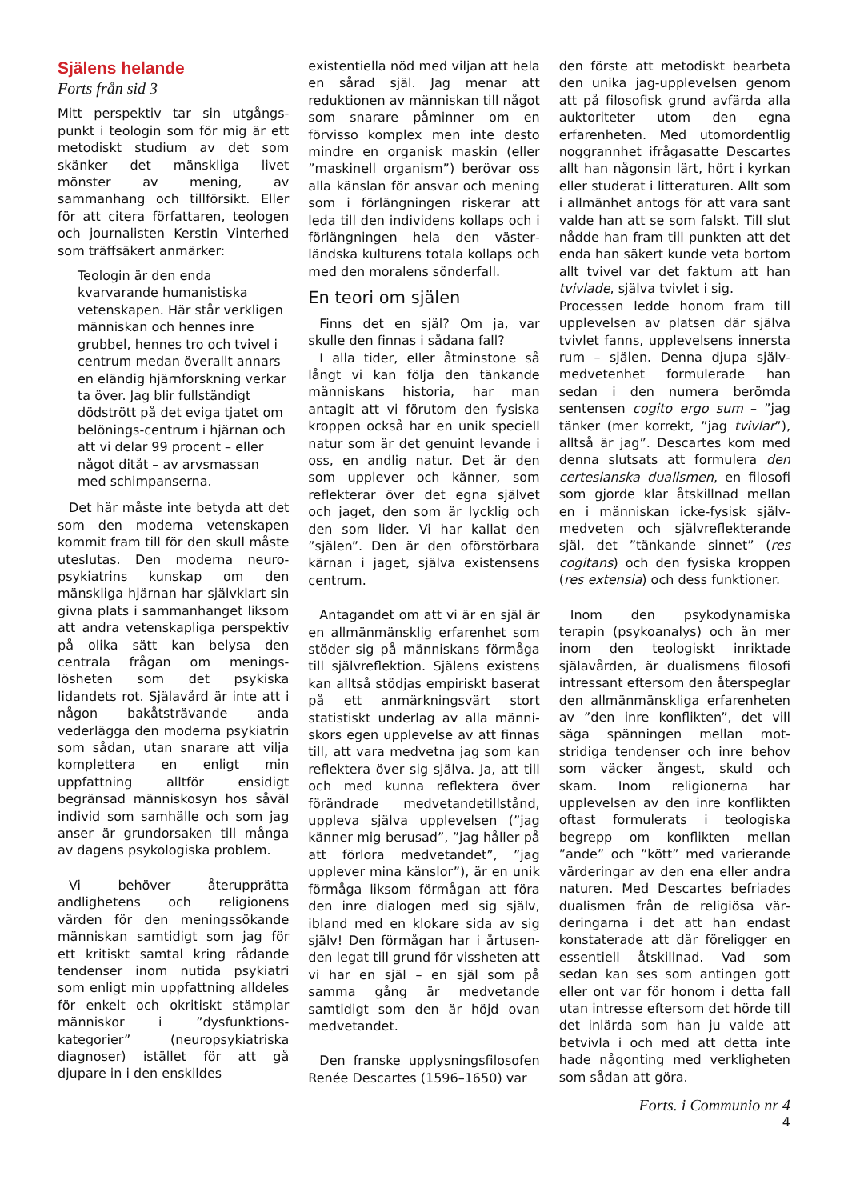Själens helande
Forts från sid 3
Mitt perspektiv tar sin utgångs­punkt i teologin som för mig är ett metodiskt studium av det som skänker det mänskliga livet mönster av mening, av sammanhang och tillförsikt. Eller för att citera författaren, teologen och journalisten Kerstin Vinterhed som träff­säkert anmärker:
Teologin är den enda kvarvarande humanistiska vetenskapen. Här står verkligen människan och hennes inre grubbel, hennes tro och tvivel i centrum medan överallt annars en eländig hjärnforskning verkar ta över. Jag blir fullständigt dödstrött på det eviga tjatet om belönings-centrum i hjärnan och att vi delar 99 procent – eller något ditåt – av arvsmassan med schimpanserna.
Det här måste inte betyda att det som den moderna vetenskapen kommit fram till för den skull måste uteslutas. Den moderna neuro­psykiatrins kunskap om den mänskliga hjärnan har självklart sin givna plats i sammanhanget liksom att andra vetenskapliga perspektiv på olika sätt kan belysa den centrala frågan om menings­lösheten som det psykiska lidandets rot. Själavård är inte att i någon bakåtsträvande anda vederlägga den moderna psykiatrin som sådan, utan snarare att vilja komplettera en enligt min uppfattning alltför ensidigt begränsad människosyn hos såväl individ som samhälle och som jag anser är grundorsaken till många av dagens psykologiska problem.
Vi behöver återupprätta andlighetens och religionens värden för den meningssökande människan samtidigt som jag för ett kritiskt samtal kring rådande tendenser inom nutida psykiatri som enligt min uppfattning alldeles för enkelt och okritiskt stämplar människor i ”dysfunktions-kategorier” (neuro­psykiatriska diagnoser) istället för att gå djupare in i den enskildes
existentiella nöd med viljan att hela en sårad själ. Jag menar att reduktionen av människan till något som snarare påminner om en förvisso komplex men inte desto mindre en organisk maskin (eller ”maskinell organism”) berövar oss alla känslan för ansvar och mening som i förlängningen riskerar att leda till den individens kollaps och i förlängningen hela den väster­ländska kulturens totala kollaps och med den moralens sönderfall.
En teori om själen
Finns det en själ? Om ja, var skulle den finnas i sådana fall?
I alla tider, eller åtminstone så långt vi kan följa den tänkande människans historia, har man antagit att vi förutom den fysiska kroppen också har en unik speciell natur som är det genuint levande i oss, en andlig natur. Det är den som upplever och känner, som reflekterar över det egna självet och jaget, den som är lycklig och den som lider. Vi har kallat den ”själen”. Den är den oförstörbara kärnan i jaget, själva existensens centrum.
Antagandet om att vi är en själ är en allmänmänsklig erfarenhet som stöder sig på människans förmåga till självreflektion. Själens existens kan alltså stödjas empiriskt baserat på ett anmärkningsvärt stort statistiskt underlag av alla männi­skors egen upplevelse av att finnas till, att vara medvetna jag som kan reflektera över sig själva. Ja, att till och med kunna reflektera över förändrade medvetandetillstånd, uppleva själva upplevelsen (”jag känner mig berusad”, ”jag håller på att förlora medvetandet”, ”jag upplever mina känslor”), är en unik förmåga liksom förmågan att föra den inre dialogen med sig själv, ibland med en klokare sida av sig själv! Den förmågan har i årtusen­den legat till grund för vissheten att vi har en själ – en själ som på samma gång är medvetande samtidigt som den är höjd ovan medvetandet.
Den franske upplysningsfilosofen Renée Descartes (1596–1650) var
den förste att metodiskt bearbeta den unika jag-upplevelsen genom att på filosofisk grund avfärda alla auktoriteter utom den egna erfarenheten. Med utomordentlig noggrannhet ifrågasatte Descartes allt han någonsin lärt, hört i kyrkan eller studerat i litteraturen. Allt som i allmänhet antogs för att vara sant valde han att se som falskt. Till slut nådde han fram till punkten att det enda han säkert kunde veta bortom allt tvivel var det faktum att han tvivlade, själva tvivlet i sig.
Processen ledde honom fram till upplevelsen av platsen där själva tvivlet fanns, upplevelsens innersta rum – själen. Denna djupa själv­medvetenhet formulerade han sedan i den numera berömda sentensen cogito ergo sum – ”jag tänker (mer korrekt, ”jag tvivlar”), alltså är jag”. Descartes kom med denna slutsats att formulera den certesianska dualismen, en filosofi som gjorde klar åtskillnad mellan en i människan icke-fysisk själv­medveten och självreflekterande själ, det ”tänkande sinnet” (res cogitans) och den fysiska kroppen (res extensia) och dess funktioner.
Inom den psykodynamiska terapin (psykoanalys) och än mer inom den teologiskt inriktade själavården, är dualismens filosofi intressant eftersom den återspeglar den allmänmänskliga erfarenheten av ”den inre konflikten”, det vill säga spänningen mellan mot­stridiga tendenser och inre behov som väcker ångest, skuld och skam. Inom religionerna har upplevelsen av den inre konflikten oftast formulerats i teologiska begrepp om konflikten mellan ”ande” och ”kött” med varierande värderingar av den ena eller andra naturen. Med Descartes befriades dualismen från de religiösa vär­deringarna i det att han endast konstaterade att där föreligger en essentiell åtskillnad. Vad som sedan kan ses som antingen gott eller ont var för honom i detta fall utan intresse eftersom det hörde till det inlärda som han ju valde att betvivla i och med att detta inte hade någonting med verkligheten som sådan att göra.
Forts. i Communio nr 4
4